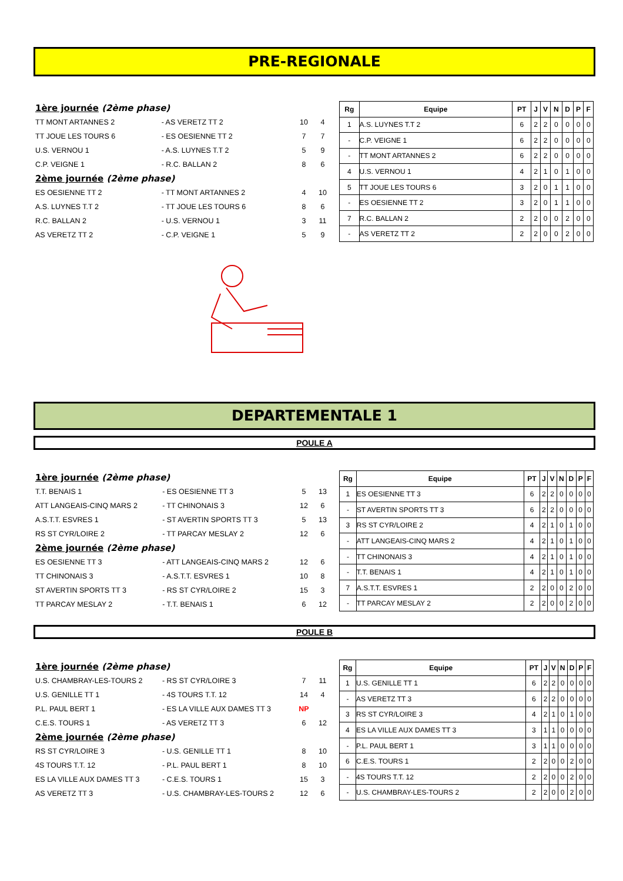PRE-REGIONALE
| 1ère journée (2ème phase) | | | |
| TT MONT ARTANNES 2 | - AS VERETZ TT 2 | 10 | 4 |
| TT JOUE LES TOURS 6 | - ES OESIENNE TT 2 | 7 | 7 |
| U.S. VERNOU 1 | - A.S. LUYNES T.T 2 | 5 | 9 |
| C.P. VEIGNE 1 | - R.C. BALLAN 2 | 8 | 6 |
| 2ème journée (2ème phase) | | | |
| ES OESIENNE TT 2 | - TT MONT ARTANNES 2 | 4 | 10 |
| A.S. LUYNES T.T 2 | - TT JOUE LES TOURS 6 | 8 | 6 |
| R.C. BALLAN 2 | - U.S. VERNOU 1 | 3 | 11 |
| AS VERETZ TT 2 | - C.P. VEIGNE 1 | 5 | 9 |
| Rg | Equipe | PT | J | V | N | D | P | F |
| --- | --- | --- | --- | --- | --- | --- | --- | --- |
| 1 | A.S. LUYNES T.T 2 | 6 | 2 | 2 | 0 | 0 | 0 | 0 |
| - | C.P. VEIGNE 1 | 6 | 2 | 2 | 0 | 0 | 0 | 0 |
| - | TT MONT ARTANNES 2 | 6 | 2 | 2 | 0 | 0 | 0 | 0 |
| 4 | U.S. VERNOU 1 | 4 | 2 | 1 | 0 | 1 | 0 | 0 |
| 5 | TT JOUE LES TOURS 6 | 3 | 2 | 0 | 1 | 1 | 0 | 0 |
| - | ES OESIENNE TT 2 | 3 | 2 | 0 | 1 | 1 | 0 | 0 |
| 7 | R.C. BALLAN 2 | 2 | 2 | 0 | 0 | 2 | 0 | 0 |
| - | AS VERETZ TT 2 | 2 | 2 | 0 | 0 | 2 | 0 | 0 |
DEPARTEMENTALE 1
POULE A
| 1ère journée (2ème phase) | | | |
| T.T. BENAIS 1 | - ES OESIENNE TT 3 | 5 | 13 |
| ATT LANGEAIS-CINQ MARS 2 | - TT CHINONAIS 3 | 12 | 6 |
| A.S.T.T. ESVRES 1 | - ST AVERTIN SPORTS TT 3 | 5 | 13 |
| RS ST CYR/LOIRE 2 | - TT PARCAY MESLAY 2 | 12 | 6 |
| 2ème journée (2ème phase) | | | |
| ES OESIENNE TT 3 | - ATT LANGEAIS-CINQ MARS 2 | 12 | 6 |
| TT CHINONAIS 3 | - A.S.T.T. ESVRES 1 | 10 | 8 |
| ST AVERTIN SPORTS TT 3 | - RS ST CYR/LOIRE 2 | 15 | 3 |
| TT PARCAY MESLAY 2 | - T.T. BENAIS 1 | 6 | 12 |
| Rg | Equipe | PT | J | V | N | D | P | F |
| --- | --- | --- | --- | --- | --- | --- | --- | --- |
| 1 | ES OESIENNE TT 3 | 6 | 2 | 2 | 0 | 0 | 0 | 0 |
| - | ST AVERTIN SPORTS TT 3 | 6 | 2 | 2 | 0 | 0 | 0 | 0 |
| 3 | RS ST CYR/LOIRE 2 | 4 | 2 | 1 | 0 | 1 | 0 | 0 |
| - | ATT LANGEAIS-CINQ MARS 2 | 4 | 2 | 1 | 0 | 1 | 0 | 0 |
| - | TT CHINONAIS 3 | 4 | 2 | 1 | 0 | 1 | 0 | 0 |
| - | T.T. BENAIS 1 | 4 | 2 | 1 | 0 | 1 | 0 | 0 |
| 7 | A.S.T.T. ESVRES 1 | 2 | 2 | 0 | 0 | 2 | 0 | 0 |
| - | TT PARCAY MESLAY 2 | 2 | 2 | 0 | 0 | 2 | 0 | 0 |
POULE B
| 1ère journée (2ème phase) | | | |
| U.S. CHAMBRAY-LES-TOURS 2 | - RS ST CYR/LOIRE 3 | 7 | 11 |
| U.S. GENILLE TT 1 | - 4S TOURS T.T. 12 | 14 | 4 |
| P.L. PAUL BERT 1 | - ES LA VILLE AUX DAMES TT 3 | NP | |
| C.E.S. TOURS 1 | - AS VERETZ TT 3 | 6 | 12 |
| 2ème journée (2ème phase) | | | |
| RS ST CYR/LOIRE 3 | - U.S. GENILLE TT 1 | 8 | 10 |
| 4S TOURS T.T. 12 | - P.L. PAUL BERT 1 | 8 | 10 |
| ES LA VILLE AUX DAMES TT 3 | - C.E.S. TOURS 1 | 15 | 3 |
| AS VERETZ TT 3 | - U.S. CHAMBRAY-LES-TOURS 2 | 12 | 6 |
| Rg | Equipe | PT | J | V | N | D | P | F |
| --- | --- | --- | --- | --- | --- | --- | --- | --- |
| 1 | U.S. GENILLE TT 1 | 6 | 2 | 2 | 0 | 0 | 0 | 0 |
| - | AS VERETZ TT 3 | 6 | 2 | 2 | 0 | 0 | 0 | 0 |
| 3 | RS ST CYR/LOIRE 3 | 4 | 2 | 1 | 0 | 1 | 0 | 0 |
| 4 | ES LA VILLE AUX DAMES TT 3 | 3 | 1 | 1 | 0 | 0 | 0 | 0 |
| - | P.L. PAUL BERT 1 | 3 | 1 | 1 | 0 | 0 | 0 | 0 |
| 6 | C.E.S. TOURS 1 | 2 | 2 | 0 | 0 | 2 | 0 | 0 |
| - | 4S TOURS T.T. 12 | 2 | 2 | 0 | 0 | 2 | 0 | 0 |
| - | U.S. CHAMBRAY-LES-TOURS 2 | 2 | 2 | 0 | 0 | 2 | 0 | 0 |